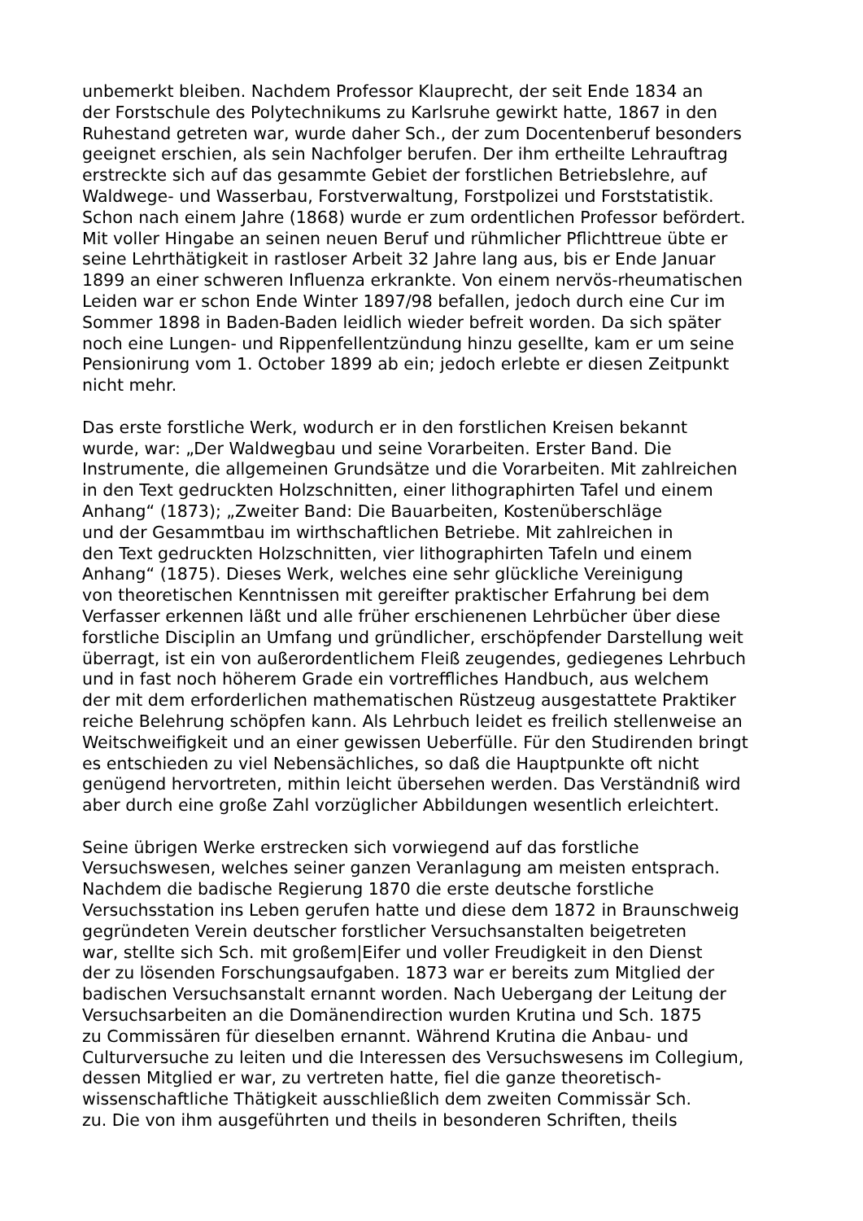unbemerkt bleiben. Nachdem Professor Klauprecht, der seit Ende 1834 an
der Forstschule des Polytechnikums zu Karlsruhe gewirkt hatte, 1867 in den
Ruhestand getreten war, wurde daher Sch., der zum Docentenberuf besonders
geeignet erschien, als sein Nachfolger berufen. Der ihm ertheilte Lehrauftrag
erstreckte sich auf das gesammte Gebiet der forstlichen Betriebslehre, auf
Waldwege- und Wasserbau, Forstverwaltung, Forstpolizei und Forststatistik.
Schon nach einem Jahre (1868) wurde er zum ordentlichen Professor befördert.
Mit voller Hingabe an seinen neuen Beruf und rühmlicher Pflichttreue übte er
seine Lehrthätigkeit in rastloser Arbeit 32 Jahre lang aus, bis er Ende Januar
1899 an einer schweren Influenza erkrankte. Von einem nervös-rheumatischen
Leiden war er schon Ende Winter 1897/98 befallen, jedoch durch eine Cur im
Sommer 1898 in Baden-Baden leidlich wieder befreit worden. Da sich später
noch eine Lungen- und Rippenfellentzündung hinzu gesellte, kam er um seine
Pensionirung vom 1. October 1899 ab ein; jedoch erlebte er diesen Zeitpunkt
nicht mehr.
Das erste forstliche Werk, wodurch er in den forstlichen Kreisen bekannt
wurde, war: „Der Waldwegbau und seine Vorarbeiten. Erster Band. Die
Instrumente, die allgemeinen Grundsätze und die Vorarbeiten. Mit zahlreichen
in den Text gedruckten Holzschnitten, einer lithographirten Tafel und einem
Anhang“ (1873); „Zweiter Band: Die Bauarbeiten, Kostenüberschläge
und der Gesammtbau im wirthschaftlichen Betriebe. Mit zahlreichen in
den Text gedruckten Holzschnitten, vier lithographirten Tafeln und einem
Anhang“ (1875). Dieses Werk, welches eine sehr glückliche Vereinigung
von theoretischen Kenntnissen mit gereifter praktischer Erfahrung bei dem
Verfasser erkennen läßt und alle früher erschienenen Lehrbücher über diese
forstliche Disciplin an Umfang und gründlicher, erschöpfender Darstellung weit
überragt, ist ein von außerordentlichem Fleiß zeugendes, gediegenes Lehrbuch
und in fast noch höherem Grade ein vortreffliches Handbuch, aus welchem
der mit dem erforderlichen mathematischen Rüstzeug ausgestattete Praktiker
reiche Belehrung schöpfen kann. Als Lehrbuch leidet es freilich stellenweise an
Weitschweifigkeit und an einer gewissen Ueberfülle. Für den Studirenden bringt
es entschieden zu viel Nebensächliches, so daß die Hauptpunkte oft nicht
genügend hervortreten, mithin leicht übersehen werden. Das Verständniß wird
aber durch eine große Zahl vorzüglicher Abbildungen wesentlich erleichtert.
Seine übrigen Werke erstrecken sich vorwiegend auf das forstliche
Versuchswesen, welches seiner ganzen Veranlagung am meisten entsprach.
Nachdem die badische Regierung 1870 die erste deutsche forstliche
Versuchsstation ins Leben gerufen hatte und diese dem 1872 in Braunschweig
gegründeten Verein deutscher forstlicher Versuchsanstalten beigetreten
war, stellte sich Sch. mit großem|Eifer und voller Freudigkeit in den Dienst
der zu lösenden Forschungsaufgaben. 1873 war er bereits zum Mitglied der
badischen Versuchsanstalt ernannt worden. Nach Uebergang der Leitung der
Versuchsarbeiten an die Domänendirection wurden Krutina und Sch. 1875
zu Commissären für dieselben ernannt. Während Krutina die Anbau- und
Culturversuche zu leiten und die Interessen des Versuchswesens im Collegium,
dessen Mitglied er war, zu vertreten hatte, fiel die ganze theoretisch-
wissenschaftliche Thätigkeit ausschließlich dem zweiten Commissär Sch.
zu. Die von ihm ausgeführten und theils in besonderen Schriften, theils